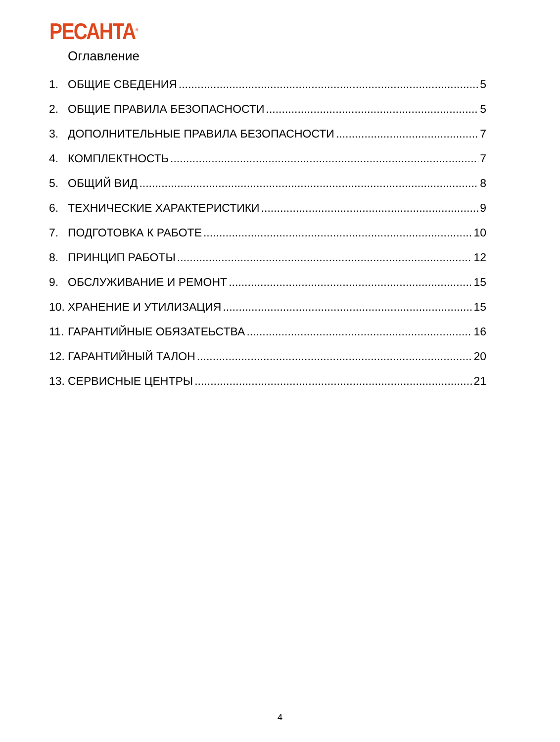РЕСАНТА<sup>®</sup>
Оглавление
1. ОБЩИЕ СВЕДЕНИЯ 5
2. ОБЩИЕ ПРАВИЛА БЕЗОПАСНОСТИ 5
3. ДОПОЛНИТЕЛЬНЫЕ ПРАВИЛА БЕЗОПАСНОСТИ 7
4. КОМПЛЕКТНОСТЬ 7
5. ОБЩИЙ ВИД 8
6. ТЕХНИЧЕСКИЕ ХАРАКТЕРИСТИКИ 9
7. ПОДГОТОВКА К РАБОТЕ 10
8. ПРИНЦИП РАБОТЫ 12
9. ОБСЛУЖИВАНИЕ И РЕМОНТ 15
10. ХРАНЕНИЕ И УТИЛИЗАЦИЯ 15
11. ГАРАНТИЙНЫЕ ОБЯЗАТЕЬСТВА 16
12. ГАРАНТИЙНЫЙ ТАЛОН 20
13. СЕРВИСНЫЕ ЦЕНТРЫ 21
4